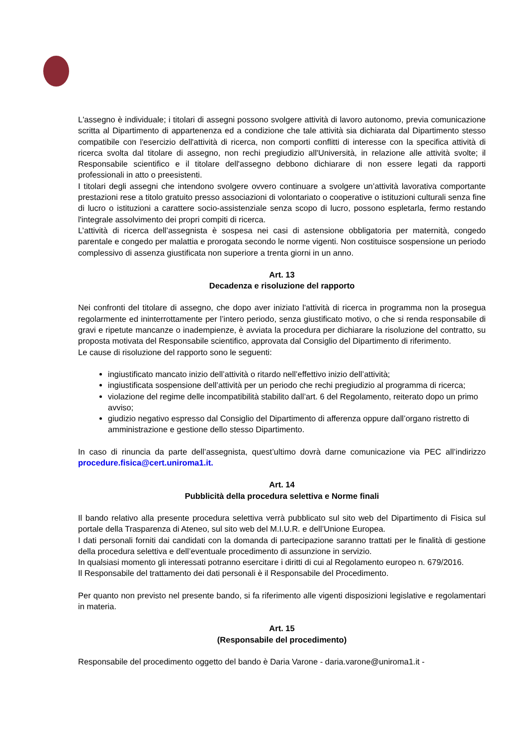L'assegno è individuale; i titolari di assegni possono svolgere attività di lavoro autonomo, previa comunicazione scritta al Dipartimento di appartenenza ed a condizione che tale attività sia dichiarata dal Dipartimento stesso compatibile con l'esercizio dell'attività di ricerca, non comporti conflitti di interesse con la specifica attività di ricerca svolta dal titolare di assegno, non rechi pregiudizio all'Università, in relazione alle attività svolte; il Responsabile scientifico e il titolare dell'assegno debbono dichiarare di non essere legati da rapporti professionali in atto o preesistenti.
I titolari degli assegni che intendono svolgere ovvero continuare a svolgere un’attività lavorativa comportante prestazioni rese a titolo gratuito presso associazioni di volontariato o cooperative o istituzioni culturali senza fine di lucro o istituzioni a carattere socio-assistenziale senza scopo di lucro, possono espletarla, fermo restando l'integrale assolvimento dei propri compiti di ricerca.
L’attività di ricerca dell’assegnista è sospesa nei casi di astensione obbligatoria per maternità, congedo parentale e congedo per malattia e prorogata secondo le norme vigenti. Non costituisce sospensione un periodo complessivo di assenza giustificata non superiore a trenta giorni in un anno.
Art. 13
Decadenza e risoluzione del rapporto
Nei confronti del titolare di assegno, che dopo aver iniziato l'attività di ricerca in programma non la prosegua regolarmente ed ininterrottamente per l’intero periodo, senza giustificato motivo, o che si renda responsabile di gravi e ripetute mancanze o inadempienze, è avviata la procedura per dichiarare la risoluzione del contratto, su proposta motivata del Responsabile scientifico, approvata dal Consiglio del Dipartimento di riferimento.
Le cause di risoluzione del rapporto sono le seguenti:
ingiustificato mancato inizio dell’attività o ritardo nell’effettivo inizio dell’attività;
ingiustificata sospensione dell’attività per un periodo che rechi pregiudizio al programma di ricerca;
violazione del regime delle incompatibilità stabilito dall’art. 6 del Regolamento, reiterato dopo un primo avviso;
giudizio negativo espresso dal Consiglio del Dipartimento di afferenza oppure dall’organo ristretto di amministrazione e gestione dello stesso Dipartimento.
In caso di rinuncia da parte dell’assegnista, quest’ultimo dovrà darne comunicazione via PEC all’indirizzo procedure.fisica@cert.uniroma1.it.
Art. 14
Pubblicità della procedura selettiva e Norme finali
Il bando relativo alla presente procedura selettiva verrà pubblicato sul sito web del Dipartimento di Fisica sul portale della Trasparenza di Ateneo, sul sito web del M.I.U.R. e dell’Unione Europea.
I dati personali forniti dai candidati con la domanda di partecipazione saranno trattati per le finalità di gestione della procedura selettiva e dell’eventuale procedimento di assunzione in servizio.
In qualsiasi momento gli interessati potranno esercitare i diritti di cui al Regolamento europeo n. 679/2016.
Il Responsabile del trattamento dei dati personali è il Responsabile del Procedimento.
Per quanto non previsto nel presente bando, si fa riferimento alle vigenti disposizioni legislative e regolamentari in materia.
Art. 15
(Responsabile del procedimento)
Responsabile del procedimento oggetto del bando è Daria Varone - daria.varone@uniroma1.it -